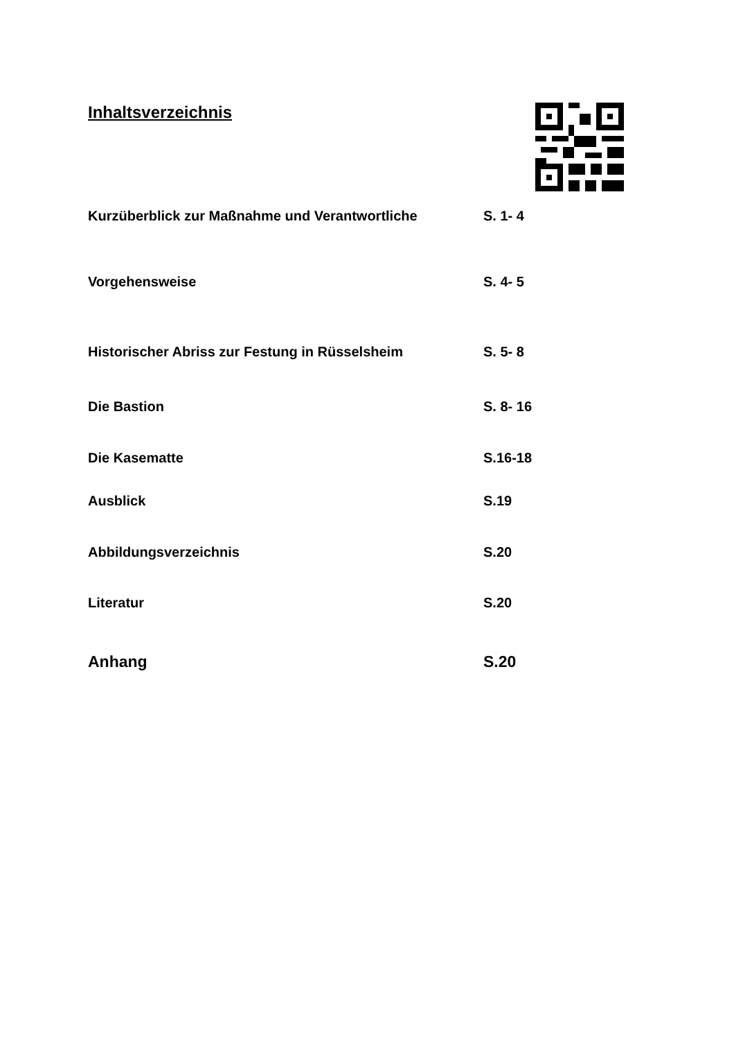Inhaltsverzeichnis
Kurzüberblick zur Maßnahme und Verantwortliche S. 1- 4
Vorgehensweise S. 4- 5
Historischer Abriss zur Festung in Rüsselsheim S. 5- 8
Die Bastion S. 8- 16
Die Kasematte S.16-18
Ausblick S.19
Abbildungsverzeichnis S.20
Literatur S.20
Anhang S.20